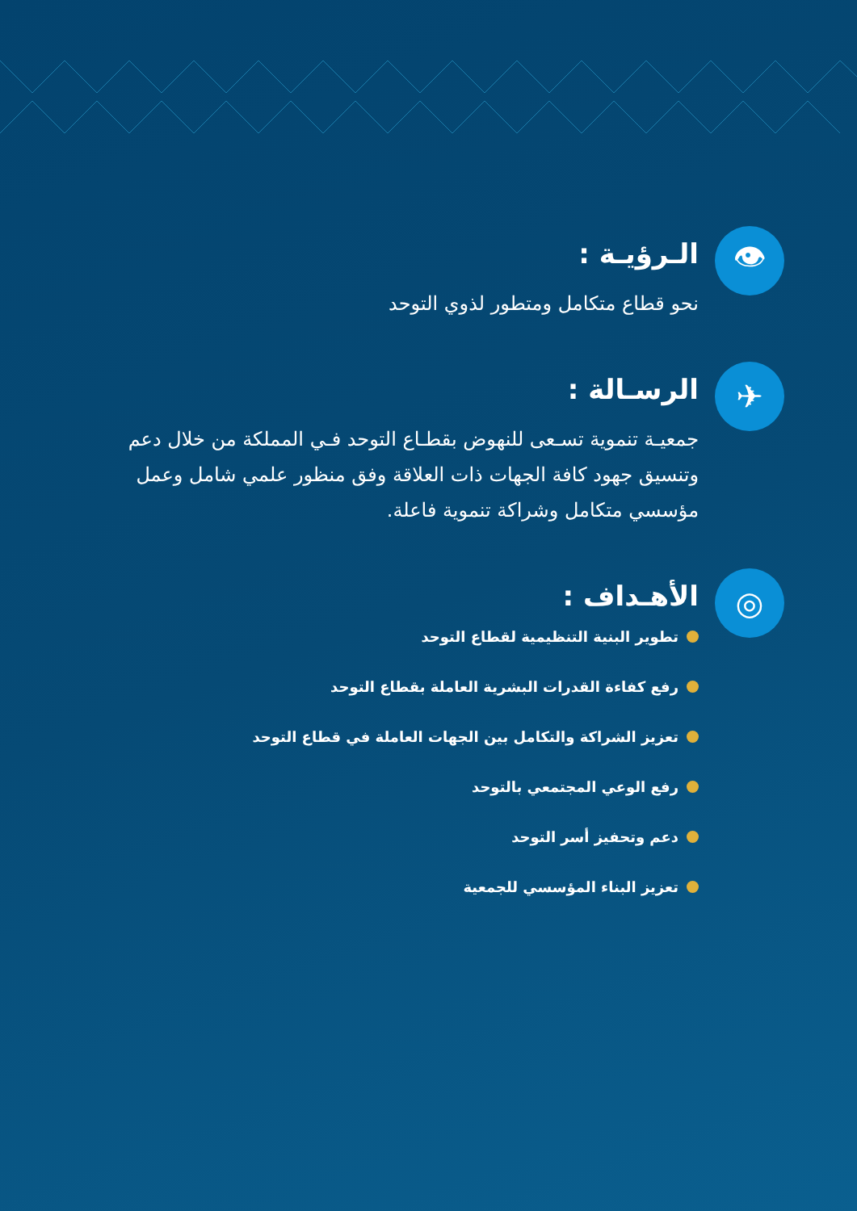👁
الـرؤيـة :
نحو قطاع متكامل ومتطور لذوي التوحد
✈
الرسـالة :
جمعيـة تنموية تسـعى للنهوض بقطـاع التوحد فـي المملكة من خلال دعم وتنسيق جهود كافة الجهات ذات العلاقة وفق منظور علمي شامل وعمل مؤسسي متكامل وشراكة تنموية فاعلة.
◎
الأهـداف :
تطوير البنية التنظيمية لقطاع التوحد
رفع كفاءة القدرات البشرية العاملة بقطاع التوحد
تعزيز الشراكة والتكامل بين الجهات العاملة في قطاع التوحد
رفع الوعي المجتمعي بالتوحد
دعم وتحفيز أسر التوحد
تعزيز البناء المؤسسي للجمعية